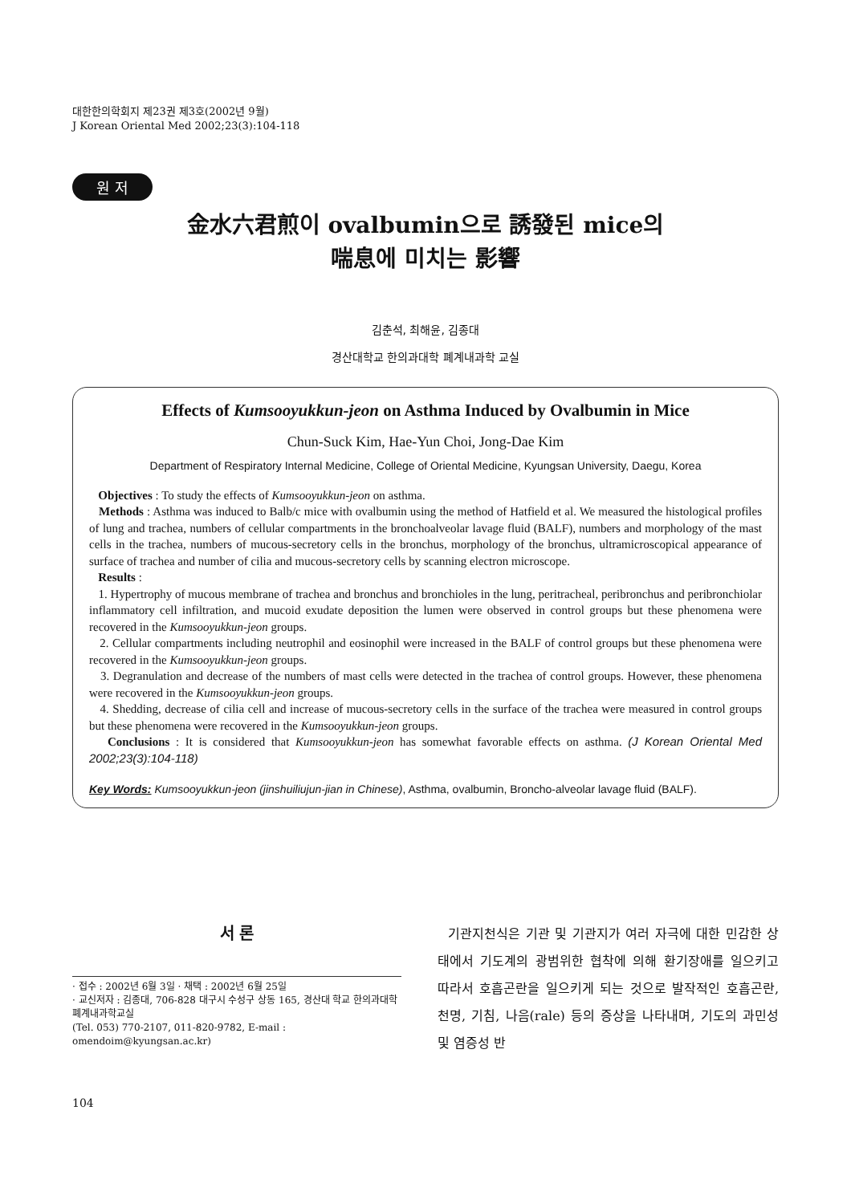대한한의학회지 제23권 제3호(2002년 9월)
J Korean Oriental Med 2002;23(3):104-118
원 저
金水六君煎이 ovalbumin으로 誘發된 mice의
喘息에 미치는 影響
김춘석, 최해윤, 김종대
경산대학교 한의과대학 폐계내과학 교실
Effects of Kumsooyukkun-jeon on Asthma Induced by Ovalbumin in Mice
Chun-Suck Kim, Hae-Yun Choi, Jong-Dae Kim
Department of Respiratory Internal Medicine, College of Oriental Medicine, Kyungsan University, Daegu, Korea
Objectives : To study the effects of Kumsooyukkun-jeon on asthma.
Methods : Asthma was induced to Balb/c mice with ovalbumin using the method of Hatfield et al. We measured the histological profiles of lung and trachea, numbers of cellular compartments in the bronchoalveolar lavage fluid (BALF), numbers and morphology of the mast cells in the trachea, numbers of mucous-secretory cells in the bronchus, morphology of the bronchus, ultramicroscopical appearance of surface of trachea and number of cilia and mucous-secretory cells by scanning electron microscope.
Results :
1. Hypertrophy of mucous membrane of trachea and bronchus and bronchioles in the lung, peritracheal, peribronchus and peribronchiolar inflammatory cell infiltration, and mucoid exudate deposition the lumen were observed in control groups but these phenomena were recovered in the Kumsooyukkun-jeon groups.
2. Cellular compartments including neutrophil and eosinophil were increased in the BALF of control groups but these phenomena were recovered in the Kumsooyukkun-jeon groups.
3. Degranulation and decrease of the numbers of mast cells were detected in the trachea of control groups. However, these phenomena were recovered in the Kumsooyukkun-jeon groups.
4. Shedding, decrease of cilia cell and increase of mucous-secretory cells in the surface of the trachea were measured in control groups but these phenomena were recovered in the Kumsooyukkun-jeon groups.
Conclusions : It is considered that Kumsooyukkun-jeon has somewhat favorable effects on asthma. (J Korean Oriental Med 2002;23(3):104-118)
Key Words: Kumsooyukkun-jeon (jinshuiliujun-jian in Chinese), Asthma, ovalbumin, Broncho-alveolar lavage fluid (BALF).
서 론
· 접수 : 2002년 6월 3일 · 채택 : 2002년 6월 25일
· 교신저자 : 김종대, 706-828 대구시 수성구 상동 165, 경산대 학교 한의과대학 폐계내과학교실
(Tel. 053) 770-2107, 011-820-9782, E-mail : omendoim@kyungsan.ac.kr)
104
기관지천식은 기관 및 기관지가 여러 자극에 대한 민감한 상태에서 기도계의 광범위한 협착에 의해 환기장애를 일으키고 따라서 호흡곤란을 일으키게 되는 것으로 발작적인 호흡곤란, 천명, 기침, 나음(rale) 등의 증상을 나타내며, 기도의 과민성 및 염증성 반